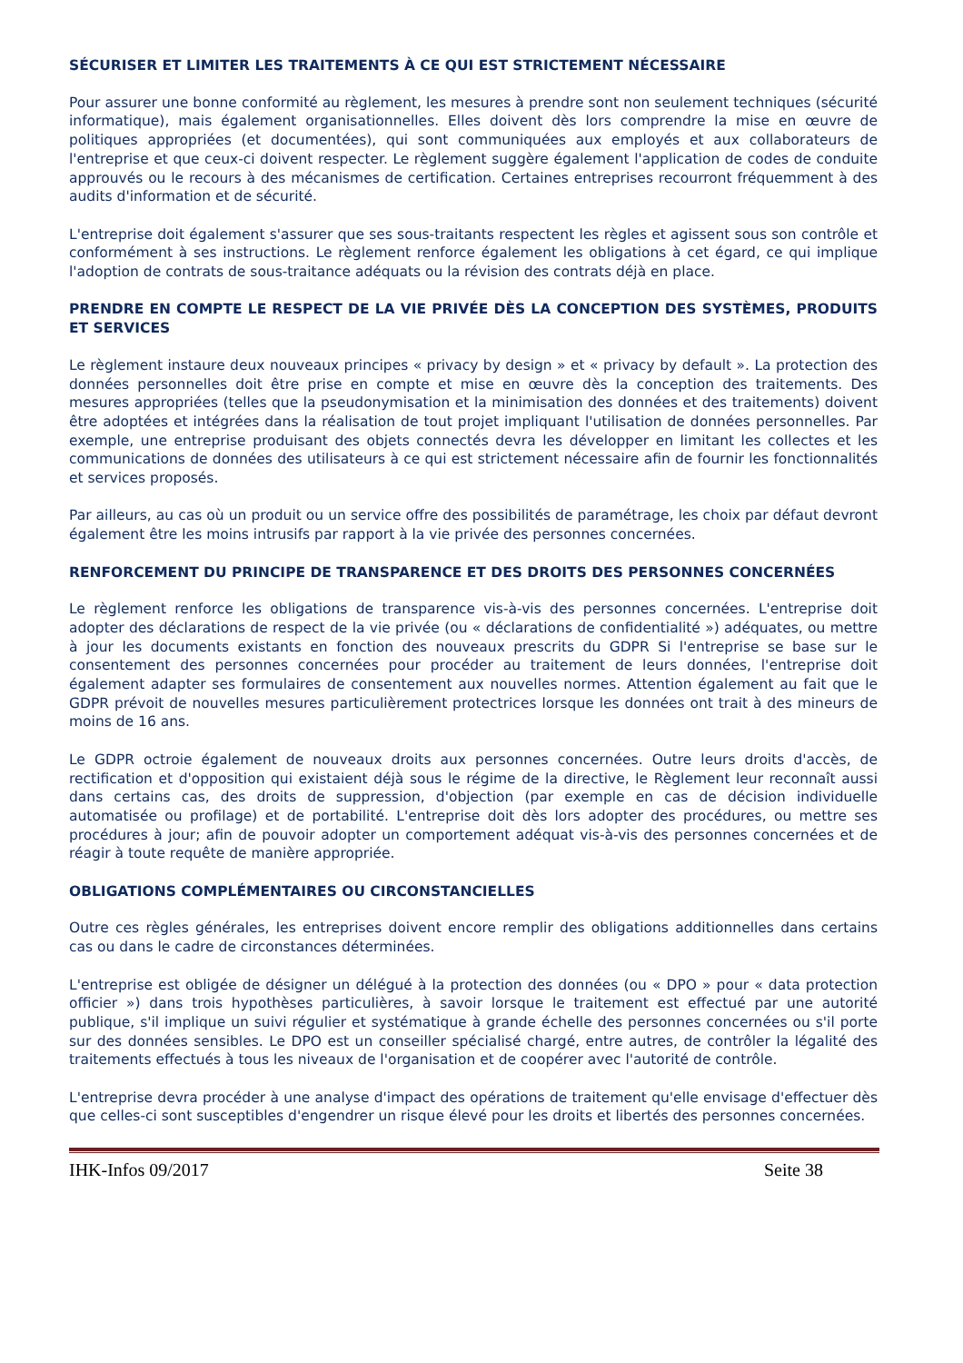SÉCURISER ET LIMITER LES TRAITEMENTS À CE QUI EST STRICTEMENT NÉCESSAIRE
Pour assurer une bonne conformité au règlement, les mesures à prendre sont non seulement techniques (sécurité informatique), mais également organisationnelles. Elles doivent dès lors comprendre la mise en œuvre de politiques appropriées (et documentées), qui sont communiquées aux employés et aux collaborateurs de l'entreprise et que ceux-ci doivent respecter. Le règlement suggère également l'application de codes de conduite approuvés ou le recours à des mécanismes de certification. Certaines entreprises recourront fréquemment à des audits d'information et de sécurité.
L'entreprise doit également s'assurer que ses sous-traitants respectent les règles et agissent sous son contrôle et conformément à ses instructions. Le règlement renforce également les obligations à cet égard, ce qui implique l'adoption de contrats de sous-traitance adéquats ou la révision des contrats déjà en place.
PRENDRE EN COMPTE LE RESPECT DE LA VIE PRIVÉE DÈS LA CONCEPTION DES SYSTÈMES, PRODUITS ET SERVICES
Le règlement instaure deux nouveaux principes « privacy by design » et « privacy by default ». La protection des données personnelles doit être prise en compte et mise en œuvre dès la conception des traitements. Des mesures appropriées (telles que la pseudonymisation et la minimisation des données et des traitements) doivent être adoptées et intégrées dans la réalisation de tout projet impliquant l'utilisation de données personnelles. Par exemple, une entreprise produisant des objets connectés devra les développer en limitant les collectes et les communications de données des utilisateurs à ce qui est strictement nécessaire afin de fournir les fonctionnalités et services proposés.
Par ailleurs, au cas où un produit ou un service offre des possibilités de paramétrage, les choix par défaut devront également être les moins intrusifs par rapport à la vie privée des personnes concernées.
RENFORCEMENT DU PRINCIPE DE TRANSPARENCE ET DES DROITS DES PERSONNES CONCERNÉES
Le règlement renforce les obligations de transparence vis-à-vis des personnes concernées. L'entreprise doit adopter des déclarations de respect de la vie privée (ou « déclarations de confidentialité ») adéquates, ou mettre à jour les documents existants en fonction des nouveaux prescrits du GDPR Si l'entreprise se base sur le consentement des personnes concernées pour procéder au traitement de leurs données, l'entreprise doit également adapter ses formulaires de consentement aux nouvelles normes. Attention également au fait que le GDPR prévoit de nouvelles mesures particulièrement protectrices lorsque les données ont trait à des mineurs de moins de 16 ans.
Le GDPR octroie également de nouveaux droits aux personnes concernées. Outre leurs droits d'accès, de rectification et d'opposition qui existaient déjà sous le régime de la directive, le Règlement leur reconnaît aussi dans certains cas, des droits de suppression, d'objection (par exemple en cas de décision individuelle automatisée ou profilage) et de portabilité. L'entreprise doit dès lors adopter des procédures, ou mettre ses procédures à jour; afin de pouvoir adopter un comportement adéquat vis-à-vis des personnes concernées et de réagir à toute requête de manière appropriée.
OBLIGATIONS COMPLÉMENTAIRES OU CIRCONSTANCIELLES
Outre ces règles générales, les entreprises doivent encore remplir des obligations additionnelles dans certains cas ou dans le cadre de circonstances déterminées.
L'entreprise est obligée de désigner un délégué à la protection des données (ou « DPO » pour « data protection officier ») dans trois hypothèses particulières, à savoir lorsque le traitement est effectué par une autorité publique, s'il implique un suivi régulier et systématique à grande échelle des personnes concernées ou s'il porte sur des données sensibles. Le DPO est un conseiller spécialisé chargé, entre autres, de contrôler la légalité des traitements effectués à tous les niveaux de l'organisation et de coopérer avec l'autorité de contrôle.
L'entreprise devra procéder à une analyse d'impact des opérations de traitement qu'elle envisage d'effectuer dès que celles-ci sont susceptibles d'engendrer un risque élevé pour les droits et libertés des personnes concernées.
IHK-Infos 09/2017 Seite 38